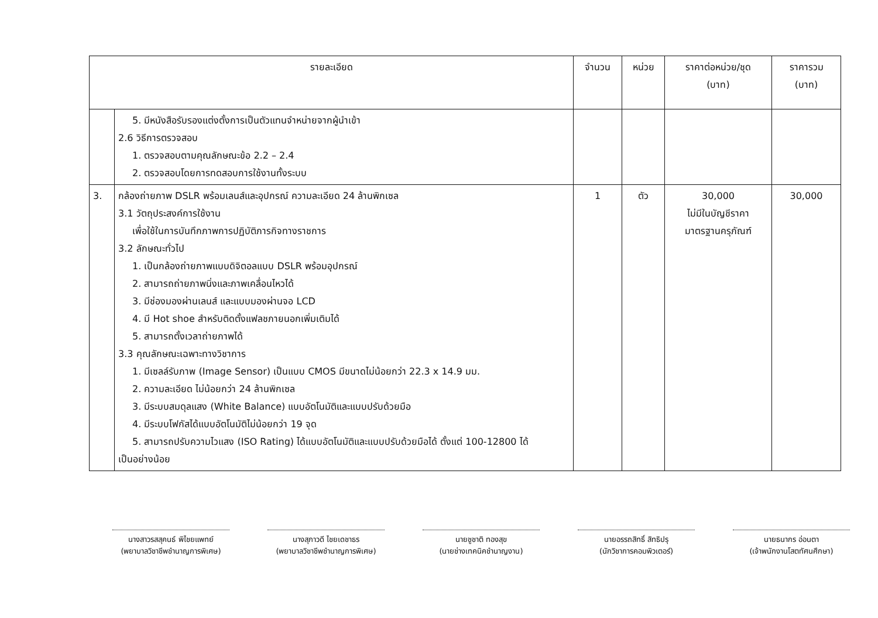| รายละเอียด | | จำนวน | หน่วย | ราคาต่อหน่วย/ชุด (บาท) | ราคารวม (บาท) |
| --- | --- | --- | --- | --- | --- |
| | 5. มีหนังสือรับรองแต่งตั้งการเป็นตัวแทนจำหน่ายจากผู้นำเข้า 2.6 วิธีการตรวจสอบ 1. ตรวจสอบตามคุณลักษณะข้อ 2.2 – 2.4 2. ตรวจสอบโดยการทดสอบการใช้งานทั้งระบบ | | | | |
| 3. | กล้องถ่ายภาพ DSLR พร้อมเลนส์และอุปกรณ์ ความละเอียด 24 ล้านพิกเซล 3.1 วัตถุประสงค์การใช้งาน เพื่อใช้ในการบันทึกภาพการปฏิบัติภารกิจทางราชการ 3.2 ลักษณะทั่วไป 1. เป็นกล้องถ่ายภาพแบบดิจิตอลแบบ DSLR พร้อมอุปกรณ์ 2. สามารถถ่ายภาพนิ่งและภาพเคลื่อนไหวได้ 3. มีช่องมองผ่านเลนส์ และแบบมองผ่านจอ LCD 4. มี Hot shoe สำหรับติดตั้งแฟลชภายนอกเพิ่มเติมได้ 5. สามารถตั้งเวลาถ่ายภาพได้ 3.3 คุณลักษณะเฉพาะทางวิชาการ 1. มีเซลล์รับภาพ (Image Sensor) เป็นแบบ CMOS มีขนาดไม่น้อยกว่า 22.3 x 14.9 มม. 2. ความละเอียด ไม่น้อยกว่า 24 ล้านพิกเซล 3. มีระบบสมดุลแสง (White Balance) แบบอัตโนมัติและแบบปรับด้วยมือ 4. มีระบบโฟกัสได้แบบอัตโนมัติไม่น้อยกว่า 19 จุด 5. สามารถปรับความไวแสง (ISO Rating) ได้แบบอัตโนมัติและแบบปรับด้วยมือได้ ตั้งแต่ 100-12800 ได้ เป็นอย่างน้อย | 1 | ตัว | 30,000 ไม่มีในบัญชีราคา มาตรฐานครุภัณฑ์ | 30,000 |
นางสาวรสสุคนธ์ พิไชยแพทย์
(พยาบาลวิชาชีพชำนาญการพิเศษ)
นางสุภาวดี ไชยเดชาธร
(พยาบาลวิชาชีพชำนาญการพิเศษ)
นายชูชาติ ทองสุข
(นายช่างเทคนิคชำนาญงาน)
นายอรรถสิทธิ์ สิทธิปรุ
(นักวิชาการคอมพิวเตอร์)
นายธนากร อ่อนตา
(เจ้าพนักงานโสตทัศนศึกษา)